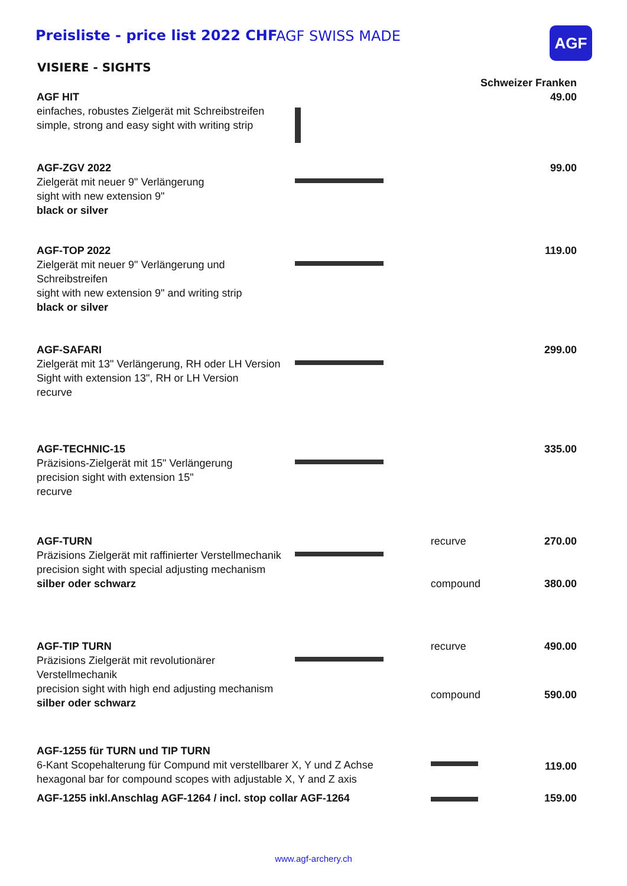Preisliste - price list 2022 CHF AGF SWISS MADE AGF
VISIERE - SIGHTS
| | | | Schweizer Franken |
| AGF HIT einfaches, robustes Zielgerät mit Schreibstreifen simple, strong and easy sight with writing strip | | | 49.00 |
| AGF-ZGV 2022 Zielgerät mit neuer 9" Verlängerung sight with new extension 9" black or silver | | | 99.00 |
| AGF-TOP 2022 Zielgerät mit neuer 9" Verlängerung und Schreibstreifen sight with new extension 9" and writing strip black or silver | | | 119.00 |
| AGF-SAFARI Zielgerät mit 13" Verlängerung, RH oder LH Version Sight with extension 13", RH or LH Version recurve | | | 299.00 |
| AGF-TECHNIC-15 Präzisions-Zielgerät mit 15" Verlängerung precision sight with extension 15" recurve | | | 335.00 |
| AGF-TURN Präzisions Zielgerät mit raffinierter Verstellmechanik precision sight with special adjusting mechanism silber oder schwarz | | recurve | 270.00 |
| | | compound | 380.00 |
| AGF-TIP TURN Präzisions Zielgerät mit revolutionärer Verstellmechanik precision sight with high end adjusting mechanism silber oder schwarz | | recurve | 490.00 |
| | | compound | 590.00 |
| AGF-1255 für TURN und TIP TURN 6-Kant Scopehalterung für Compund mit verstellbarer X, Y und Z Achse hexagonal bar for compound scopes with adjustable X, Y and Z axis | | | 119.00 |
| AGF-1255 inkl.Anschlag AGF-1264 / incl. stop collar AGF-1264 | | | 159.00 |
www.agf-archery.ch